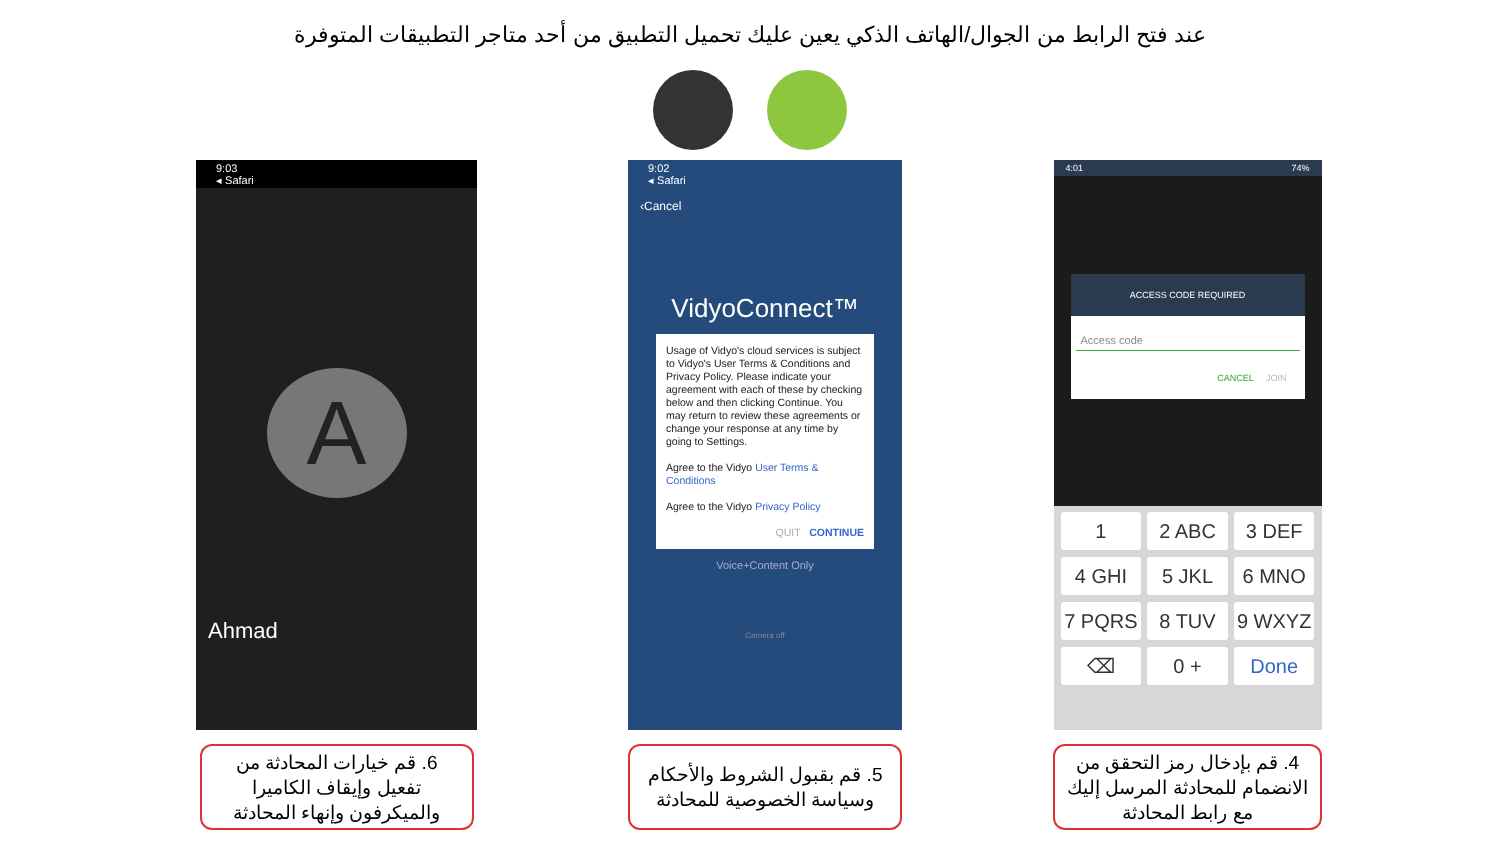عند فتح الرابط من الجوال/الهاتف الذكي يعين عليك تحميل التطبيق من أحد متاجر التطبيقات المتوفرة
9:03
◂ Safari
A
Ahmad
6. قم خيارات المحادثة من تفعيل وإيقاف الكاميرا والميكرفون وإنهاء المحادثة
9:02
◂ Safari
‹Cancel
VidyoConnect™
Usage of Vidyo's cloud services is subject to Vidyo's User Terms & Conditions and Privacy Policy. Please indicate your agreement with each of these by checking below and then clicking Continue. You may return to review these agreements or change your response at any time by going to Settings.
Agree to the Vidyo User Terms & Conditions
Agree to the Vidyo Privacy Policy
QUIT CONTINUE
Voice+Content Only
Camera off
5. قم بقبول الشروط والأحكام وسياسة الخصوصية للمحادثة
4:01 74%
ACCESS CODE REQUIRED
Access code
CANCEL JOIN
1
2 ABC
3 DEF
4 GHI
5 JKL
6 MNO
7 PQRS
8 TUV
9 WXYZ
⌫
0 +
Done
4. قم بإدخال رمز التحقق من الانضمام للمحادثة المرسل إليك مع رابط المحادثة